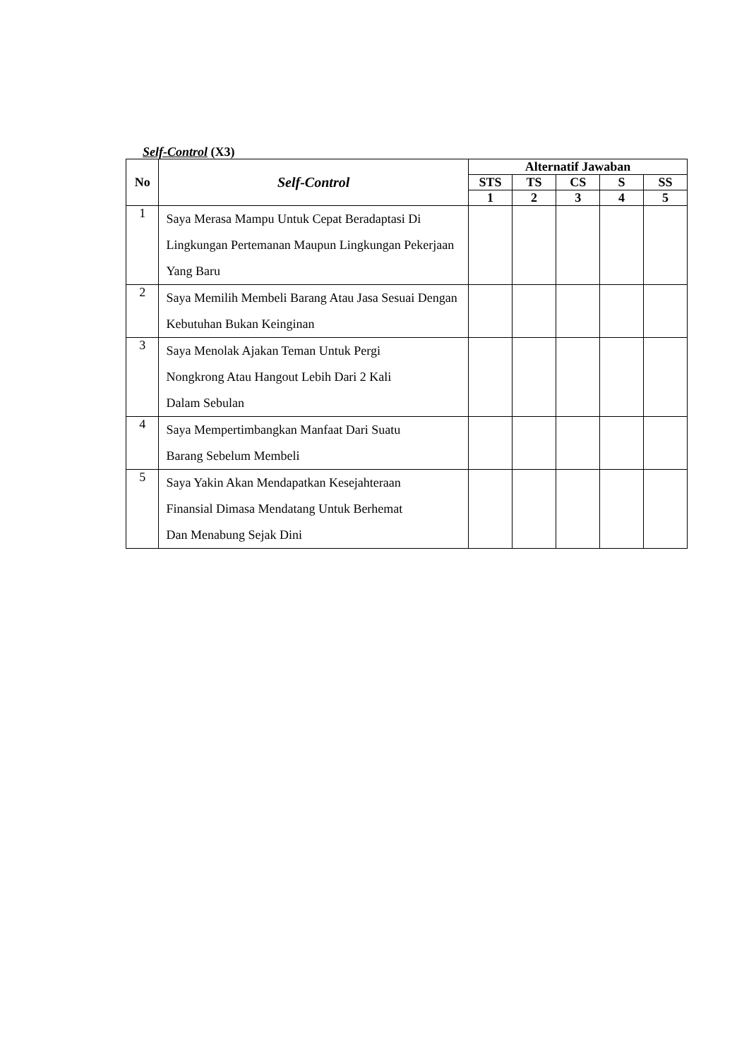Self-Control (X3)
| No | Self-Control | Alternatif Jawaban | | | | |
| --- | --- | --- | --- | --- | --- | --- |
| | | STS | TS | CS | S | SS |
| | | 1 | 2 | 3 | 4 | 5 |
| 1 | Saya Merasa Mampu Untuk Cepat Beradaptasi Di Lingkungan Pertemanan Maupun Lingkungan Pekerjaan Yang Baru | | | | | |
| 2 | Saya Memilih Membeli Barang Atau Jasa Sesuai Dengan Kebutuhan Bukan Keinginan | | | | | |
| 3 | Saya Menolak Ajakan Teman Untuk Pergi Nongkrong Atau Hangout Lebih Dari 2 Kali Dalam Sebulan | | | | | |
| 4 | Saya Mempertimbangkan Manfaat Dari Suatu Barang Sebelum Membeli | | | | | |
| 5 | Saya Yakin Akan Mendapatkan Kesejahteraan Finansial Dimasa Mendatang Untuk Berhemat Dan Menabung Sejak Dini | | | | | |